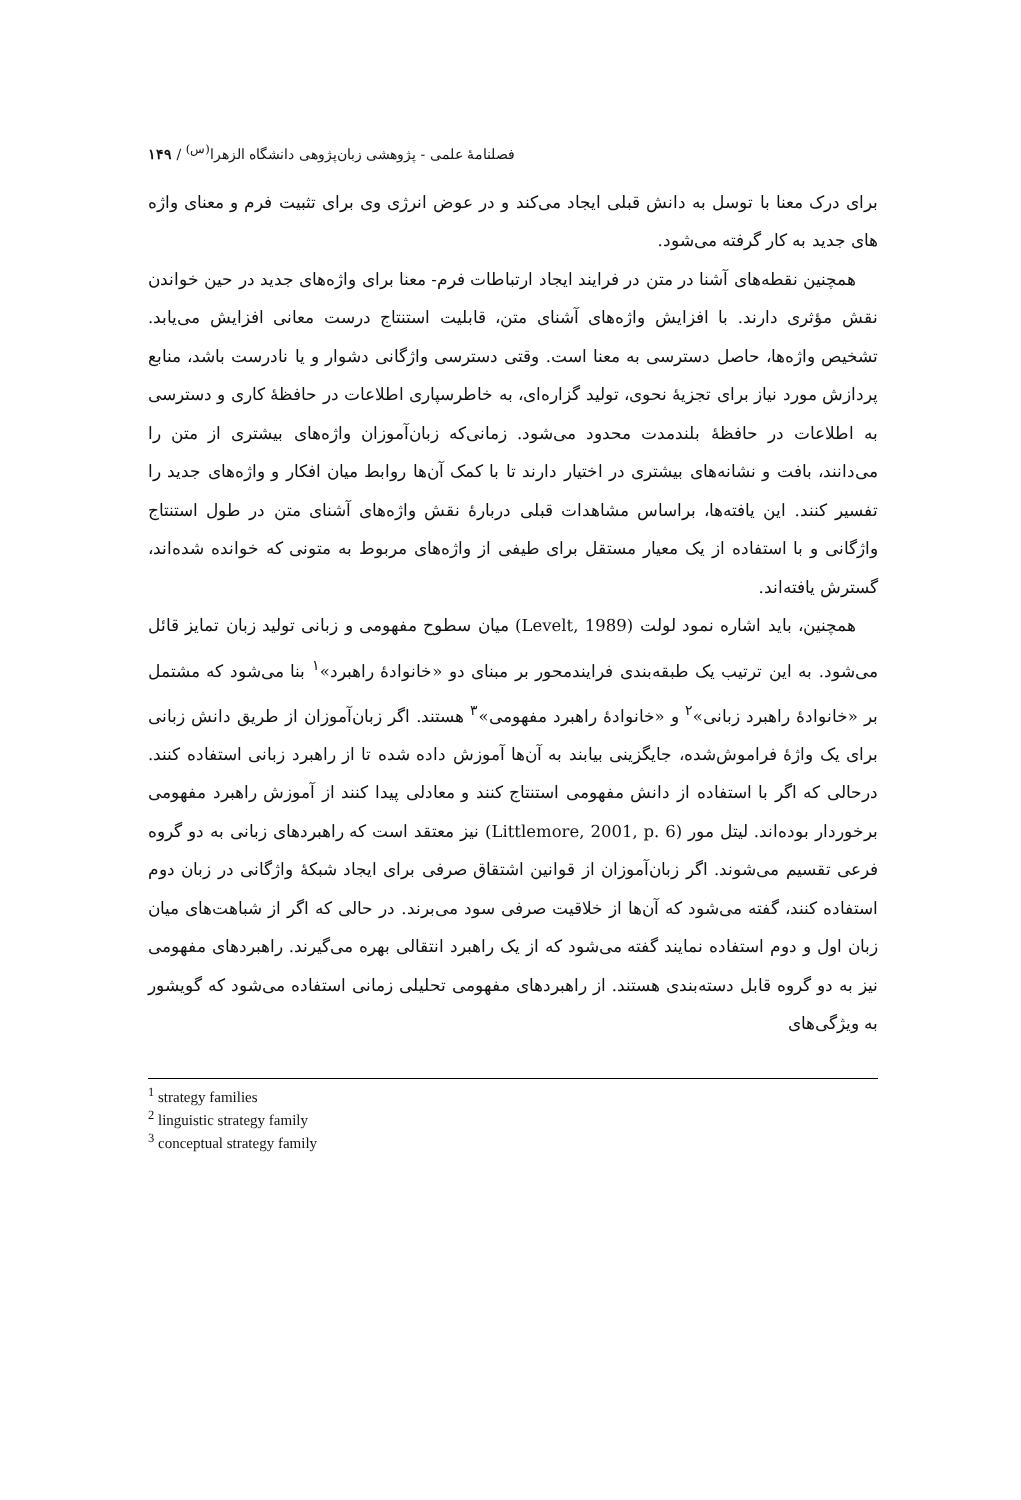فصلنامهٔ علمی - پژوهشی زبان‌پژوهی دانشگاه الزهرا<sup>(س)</sup> / ۱۴۹
برای درک معنا با توسل به دانش قبلی ایجاد می‌کند و در عوض انرژی وی برای تثبیت فرم و معنای واژه های جدید به کار گرفته می‌شود.
همچنین نقطه‌های آشنا در متن در فرایند ایجاد ارتباطات فرم- معنا برای واژه‌های جدید در حین خواندن نقش مؤثری دارند. با افزایش واژه‌های آشنای متن، قابلیت استنتاج درست معانی افزایش می‌یابد. تشخیص واژه‌ها، حاصل دسترسی به معنا است. وقتی دسترسی واژگانی دشوار و یا نادرست باشد، منابع پردازش مورد نیاز برای تجزیهٔ نحوی، تولید گزاره‌ای، به خاطرسپاری اطلاعات در حافظهٔ کاری و دسترسی به اطلاعات در حافظهٔ بلندمدت محدود می‌شود. زمانی‌که زبان‌آموزان واژه‌های بیشتری از متن را می‌دانند، بافت و نشانه‌های بیشتری در اختیار دارند تا با کمک آن‌ها روابط میان افکار و واژه‌های جدید را تفسیر کنند. این یافته‌ها، براساس مشاهدات قبلی دربارهٔ نقش واژه‌های آشنای متن در طول استنتاج واژگانی و با استفاده از یک معیار مستقل برای طیفی از واژه‌های مربوط به متونی که خوانده شده‌اند، گسترش یافته‌اند.
همچنین، باید اشاره نمود لولت (Levelt, 1989) میان سطوح مفهومی و زبانی تولید زبان تمایز قائل می‌شود. به این ترتیب یک طبقه‌بندی فرایندمحور بر مبنای دو «خانوادهٔ راهبرد»<sup>۱</sup> بنا می‌شود که مشتمل بر «خانوادهٔ راهبرد زبانی»<sup>۲</sup> و «خانوادهٔ راهبرد مفهومی»<sup>۳</sup> هستند. اگر زبان‌آموزان از طریق دانش زبانی برای یک واژهٔ فراموش‌شده، جایگزینی بیابند به آن‌ها آموزش داده شده تا از راهبرد زبانی استفاده کنند. درحالی که اگر با استفاده از دانش مفهومی استنتاج کنند و معادلی پیدا کنند از آموزش راهبرد مفهومی برخوردار بوده‌اند. لیتل مور (Littlemore, 2001, p. 6) نیز معتقد است که راهبردهای زبانی به دو گروه فرعی تقسیم می‌شوند. اگر زبان‌آموزان از قوانین اشتقاق صرفی برای ایجاد شبکهٔ واژگانی در زبان دوم استفاده کنند، گفته می‌شود که آن‌ها از خلاقیت صرفی سود می‌برند. در حالی که اگر از شباهت‌های میان زبان اول و دوم استفاده نمایند گفته می‌شود که از یک راهبرد انتقالی بهره می‌گیرند. راهبردهای مفهومی نیز به دو گروه قابل دسته‌بندی هستند. از راهبردهای مفهومی تحلیلی زمانی استفاده می‌شود که گویشور به ویژگی‌های
<sup>1</sup> strategy families
<sup>2</sup> linguistic strategy family
<sup>3</sup> conceptual strategy family